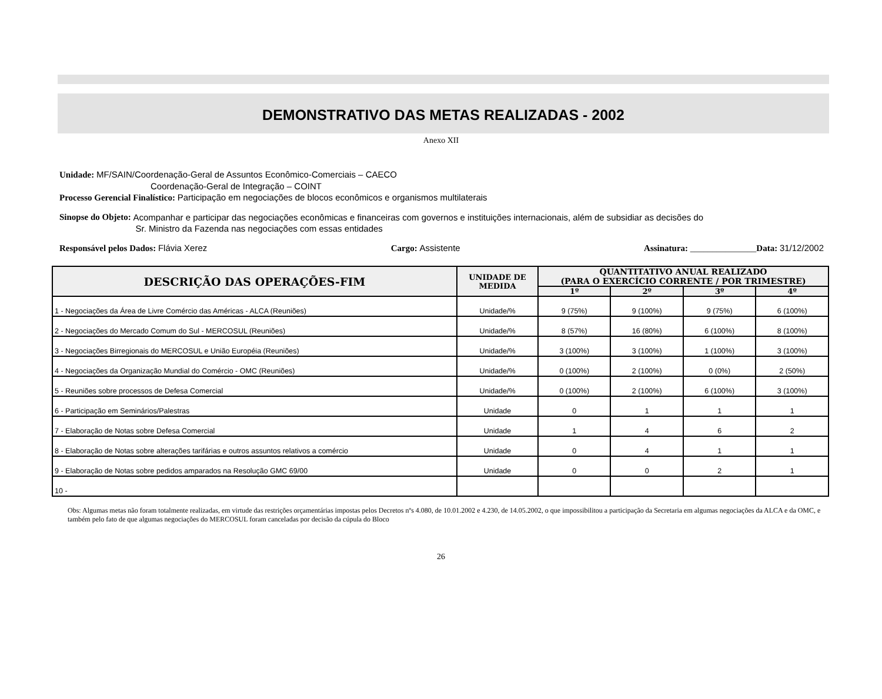DEMONSTRATIVO DAS METAS REALIZADAS - 2002
Anexo XII
Unidade: MF/SAIN/Coordenação-Geral de Assuntos Econômico-Comerciais – CAECO
Coordenação-Geral de Integração – COINT
Processo Gerencial Finalístico: Participação em negociações de blocos econômicos e organismos multilaterais
Sinopse do Objeto: Acompanhar e participar das negociações econômicas e financeiras com governos e instituições internacionais, além de subsidiar as decisões do
Sr. Ministro da Fazenda nas negociações com essas entidades
Responsável pelos Dados: Flávia Xerez Cargo: Assistente Assinatura: _______________Data: 31/12/2002
| DESCRIÇÃO DAS OPERAÇÕES-FIM | UNIDADE DE MEDIDA | QUANTITATIVO ANUAL REALIZADO (PARA O EXERCÍCIO CORRENTE / POR TRIMESTRE) | | | |
| --- | --- | --- | --- | --- | --- |
| | | 1º | 2º | 3º | 4º |
| 1 - Negociações da Área de Livre Comércio das Américas - ALCA (Reuniões) | Unidade/% | 9 (75%) | 9 (100%) | 9 (75%) | 6 (100%) |
| 2 - Negociações do Mercado Comum do Sul - MERCOSUL (Reuniões) | Unidade/% | 8 (57%) | 16 (80%) | 6 (100%) | 8 (100%) |
| 3 - Negociações Birregionais do MERCOSUL e União Européia (Reuniões) | Unidade/% | 3 (100%) | 3 (100%) | 1 (100%) | 3 (100%) |
| 4 - Negociações da Organização Mundial do Comércio - OMC (Reuniões) | Unidade/% | 0 (100%) | 2 (100%) | 0 (0%) | 2 (50%) |
| 5 - Reuniões sobre processos de Defesa Comercial | Unidade/% | 0 (100%) | 2 (100%) | 6 (100%) | 3 (100%) |
| 6 - Participação em Seminários/Palestras | Unidade | 0 | 1 | 1 | 1 |
| 7 - Elaboração de Notas sobre Defesa Comercial | Unidade | 1 | 4 | 6 | 2 |
| 8 - Elaboração de Notas sobre alterações tarifárias e outros assuntos relativos a comércio | Unidade | 0 | 4 | 1 | 1 |
| 9 - Elaboração de Notas sobre pedidos amparados na Resolução GMC 69/00 | Unidade | 0 | 0 | 2 | 1 |
| 10 - | | | | | |
Obs: Algumas metas não foram totalmente realizadas, em virtude das restrições orçamentárias impostas pelos Decretos nºs 4.080, de 10.01.2002 e 4.230, de 14.05.2002, o que impossibilitou a participação da Secretaria em algumas negociações da ALCA e da OMC, e também pelo fato de que algumas negociações do MERCOSUL foram canceladas por decisão da cúpula do Bloco
26